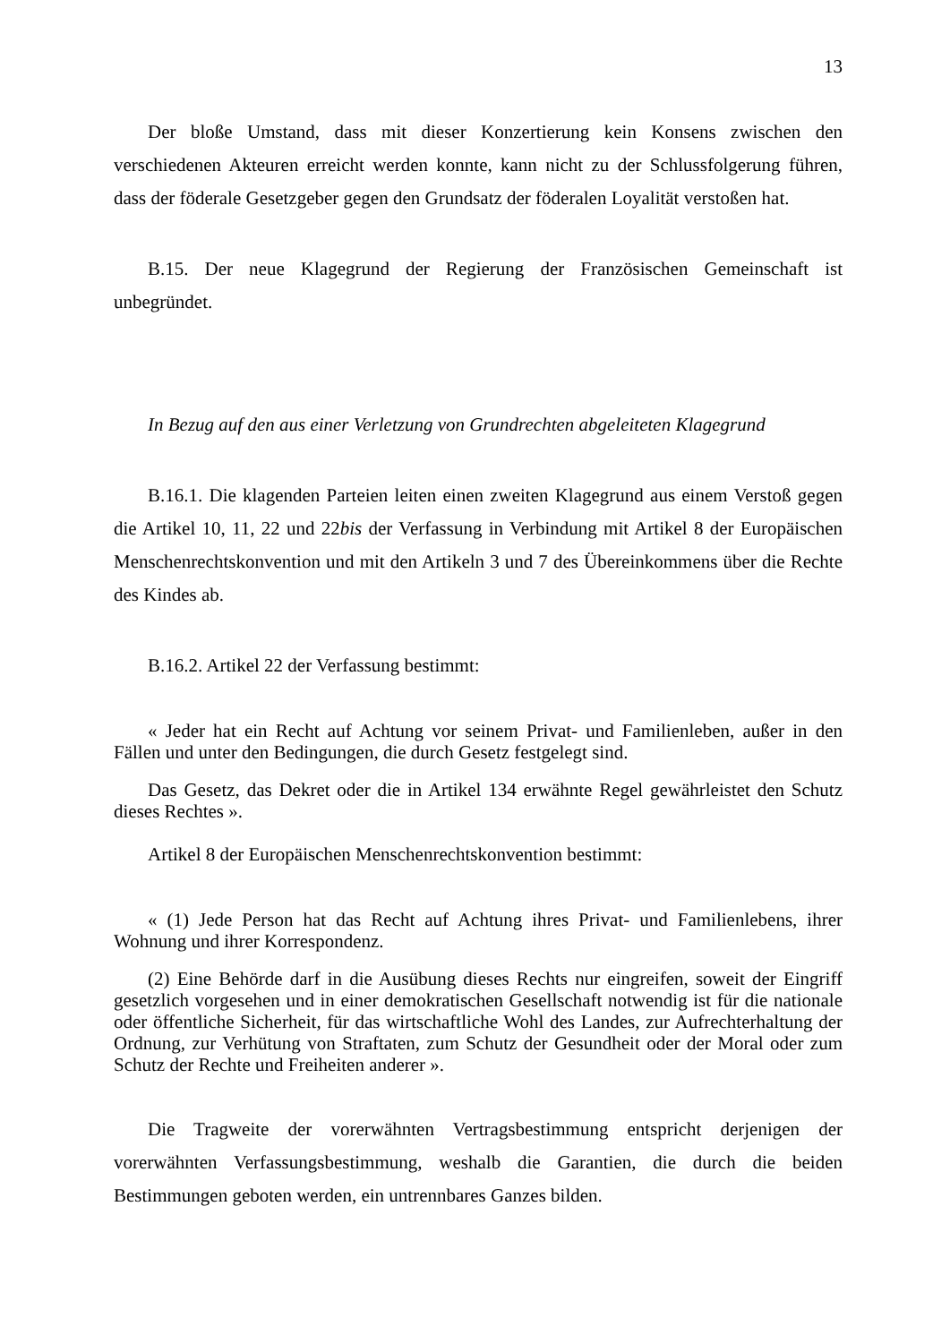13
Der bloße Umstand, dass mit dieser Konzertierung kein Konsens zwischen den verschiedenen Akteuren erreicht werden konnte, kann nicht zu der Schlussfolgerung führen, dass der föderale Gesetzgeber gegen den Grundsatz der föderalen Loyalität verstoßen hat.
B.15. Der neue Klagegrund der Regierung der Französischen Gemeinschaft ist unbegründet.
In Bezug auf den aus einer Verletzung von Grundrechten abgeleiteten Klagegrund
B.16.1. Die klagenden Parteien leiten einen zweiten Klagegrund aus einem Verstoß gegen die Artikel 10, 11, 22 und 22bis der Verfassung in Verbindung mit Artikel 8 der Europäischen Menschenrechtskonvention und mit den Artikeln 3 und 7 des Übereinkommens über die Rechte des Kindes ab.
B.16.2. Artikel 22 der Verfassung bestimmt:
« Jeder hat ein Recht auf Achtung vor seinem Privat- und Familienleben, außer in den Fällen und unter den Bedingungen, die durch Gesetz festgelegt sind.
Das Gesetz, das Dekret oder die in Artikel 134 erwähnte Regel gewährleistet den Schutz dieses Rechtes ».
Artikel 8 der Europäischen Menschenrechtskonvention bestimmt:
« (1) Jede Person hat das Recht auf Achtung ihres Privat- und Familienlebens, ihrer Wohnung und ihrer Korrespondenz.
(2) Eine Behörde darf in die Ausübung dieses Rechts nur eingreifen, soweit der Eingriff gesetzlich vorgesehen und in einer demokratischen Gesellschaft notwendig ist für die nationale oder öffentliche Sicherheit, für das wirtschaftliche Wohl des Landes, zur Aufrechterhaltung der Ordnung, zur Verhütung von Straftaten, zum Schutz der Gesundheit oder der Moral oder zum Schutz der Rechte und Freiheiten anderer ».
Die Tragweite der vorerwähnten Vertragsbestimmung entspricht derjenigen der vorerwähnten Verfassungsbestimmung, weshalb die Garantien, die durch die beiden Bestimmungen geboten werden, ein untrennbares Ganzes bilden.